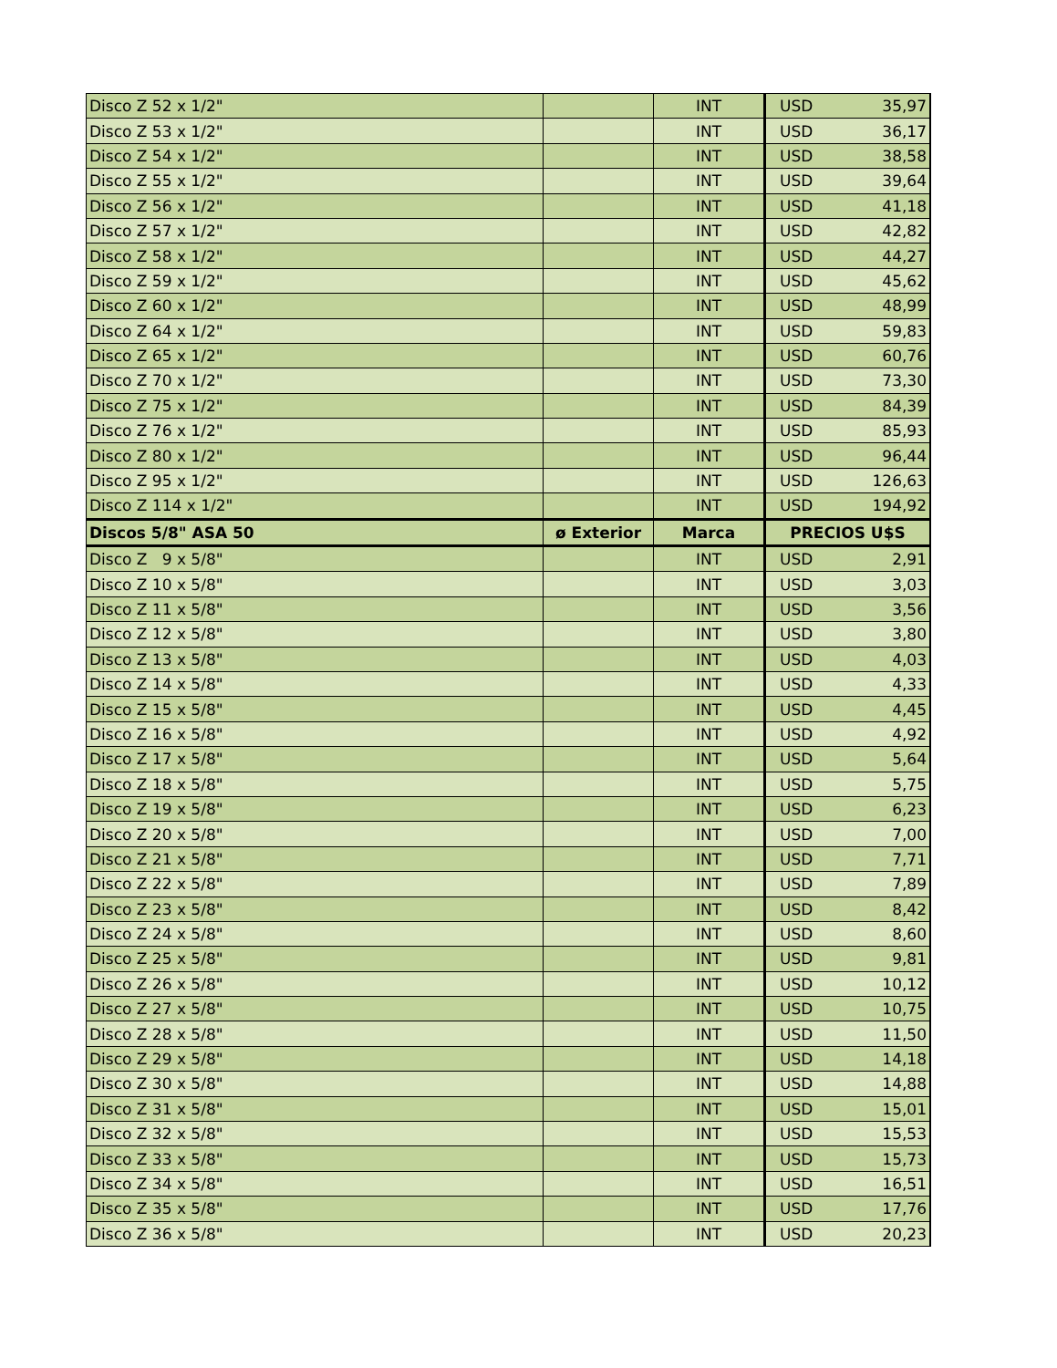| Disco Z 52 x 1/2" | | INT | USD | 35,97 |
| Disco Z 53 x 1/2" | | INT | USD | 36,17 |
| Disco Z 54 x 1/2" | | INT | USD | 38,58 |
| Disco Z 55 x 1/2" | | INT | USD | 39,64 |
| Disco Z 56 x 1/2" | | INT | USD | 41,18 |
| Disco Z 57 x 1/2" | | INT | USD | 42,82 |
| Disco Z 58 x 1/2" | | INT | USD | 44,27 |
| Disco Z 59 x 1/2" | | INT | USD | 45,62 |
| Disco Z 60 x 1/2" | | INT | USD | 48,99 |
| Disco Z 64 x 1/2" | | INT | USD | 59,83 |
| Disco Z 65 x 1/2" | | INT | USD | 60,76 |
| Disco Z 70 x 1/2" | | INT | USD | 73,30 |
| Disco Z 75 x 1/2" | | INT | USD | 84,39 |
| Disco Z 76 x 1/2" | | INT | USD | 85,93 |
| Disco Z 80 x 1/2" | | INT | USD | 96,44 |
| Disco Z 95 x 1/2" | | INT | USD | 126,63 |
| Disco Z 114 x 1/2" | | INT | USD | 194,92 |
| Discos 5/8" ASA 50 | ø Exterior | Marca | PRECIOS U$S | |
| Disco Z 9 x 5/8" | | INT | USD | 2,91 |
| Disco Z 10 x 5/8" | | INT | USD | 3,03 |
| Disco Z 11 x 5/8" | | INT | USD | 3,56 |
| Disco Z 12 x 5/8" | | INT | USD | 3,80 |
| Disco Z 13 x 5/8" | | INT | USD | 4,03 |
| Disco Z 14 x 5/8" | | INT | USD | 4,33 |
| Disco Z 15 x 5/8" | | INT | USD | 4,45 |
| Disco Z 16 x 5/8" | | INT | USD | 4,92 |
| Disco Z 17 x 5/8" | | INT | USD | 5,64 |
| Disco Z 18 x 5/8" | | INT | USD | 5,75 |
| Disco Z 19 x 5/8" | | INT | USD | 6,23 |
| Disco Z 20 x 5/8" | | INT | USD | 7,00 |
| Disco Z 21 x 5/8" | | INT | USD | 7,71 |
| Disco Z 22 x 5/8" | | INT | USD | 7,89 |
| Disco Z 23 x 5/8" | | INT | USD | 8,42 |
| Disco Z 24 x 5/8" | | INT | USD | 8,60 |
| Disco Z 25 x 5/8" | | INT | USD | 9,81 |
| Disco Z 26 x 5/8" | | INT | USD | 10,12 |
| Disco Z 27 x 5/8" | | INT | USD | 10,75 |
| Disco Z 28 x 5/8" | | INT | USD | 11,50 |
| Disco Z 29 x 5/8" | | INT | USD | 14,18 |
| Disco Z 30 x 5/8" | | INT | USD | 14,88 |
| Disco Z 31 x 5/8" | | INT | USD | 15,01 |
| Disco Z 32 x 5/8" | | INT | USD | 15,53 |
| Disco Z 33 x 5/8" | | INT | USD | 15,73 |
| Disco Z 34 x 5/8" | | INT | USD | 16,51 |
| Disco Z 35 x 5/8" | | INT | USD | 17,76 |
| Disco Z 36 x 5/8" | | INT | USD | 20,23 |